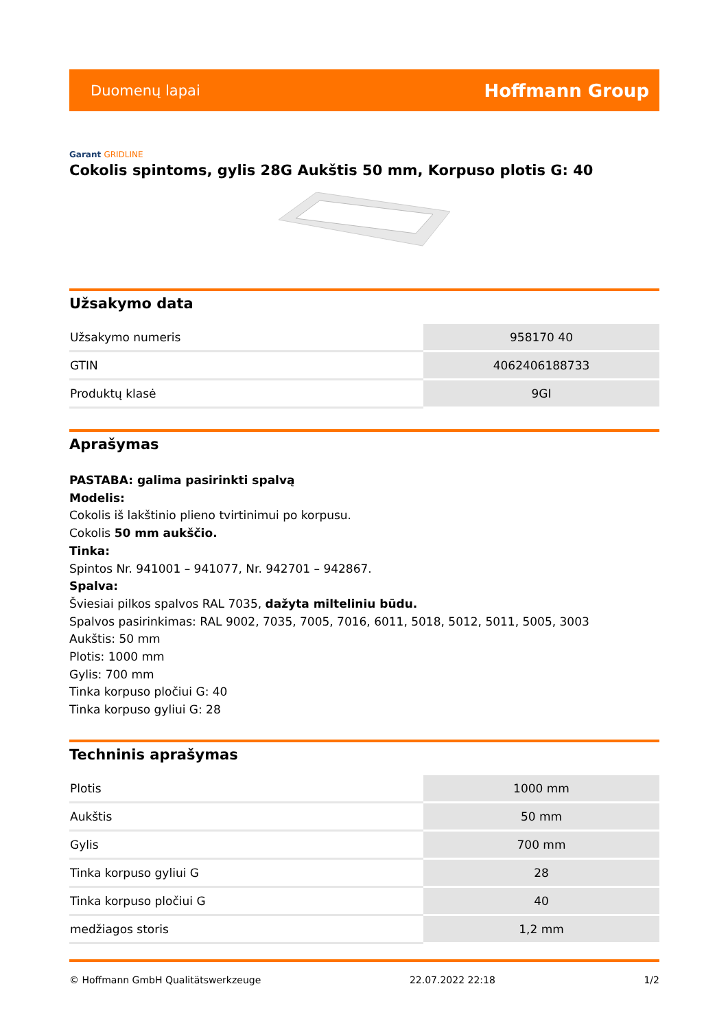Duomenų lapai
Hoffmann Group
Garant GRIDLINE
Cokolis spintoms, gylis 28G Aukštis 50 mm, Korpuso plotis G: 40
Užsakymo data
| Užsakymo numeris | 958170 40 |
| GTIN | 4062406188733 |
| Produktų klasė | 9GI |
Aprašymas
PASTABA: galima pasirinkti spalvą
Modelis:
Cokolis iš lakštinio plieno tvirtinimui po korpusu.
Cokolis 50 mm aukščio.
Tinka:
Spintos Nr. 941001 – 941077, Nr. 942701 – 942867.
Spalva:
Šviesiai pilkos spalvos RAL 7035, dažyta milteliniu būdu.
Spalvos pasirinkimas: RAL 9002, 7035, 7005, 7016, 6011, 5018, 5012, 5011, 5005, 3003
Aukštis: 50 mm
Plotis: 1000 mm
Gylis: 700 mm
Tinka korpuso pločiui G: 40
Tinka korpuso gyliui G: 28
Techninis aprašymas
| Plotis | 1000 mm |
| Aukštis | 50 mm |
| Gylis | 700 mm |
| Tinka korpuso gyliui G | 28 |
| Tinka korpuso pločiui G | 40 |
| medžiagos storis | 1,2 mm |
© Hoffmann GmbH Qualitätswerkzeuge 22.07.2022 22:18 1/2